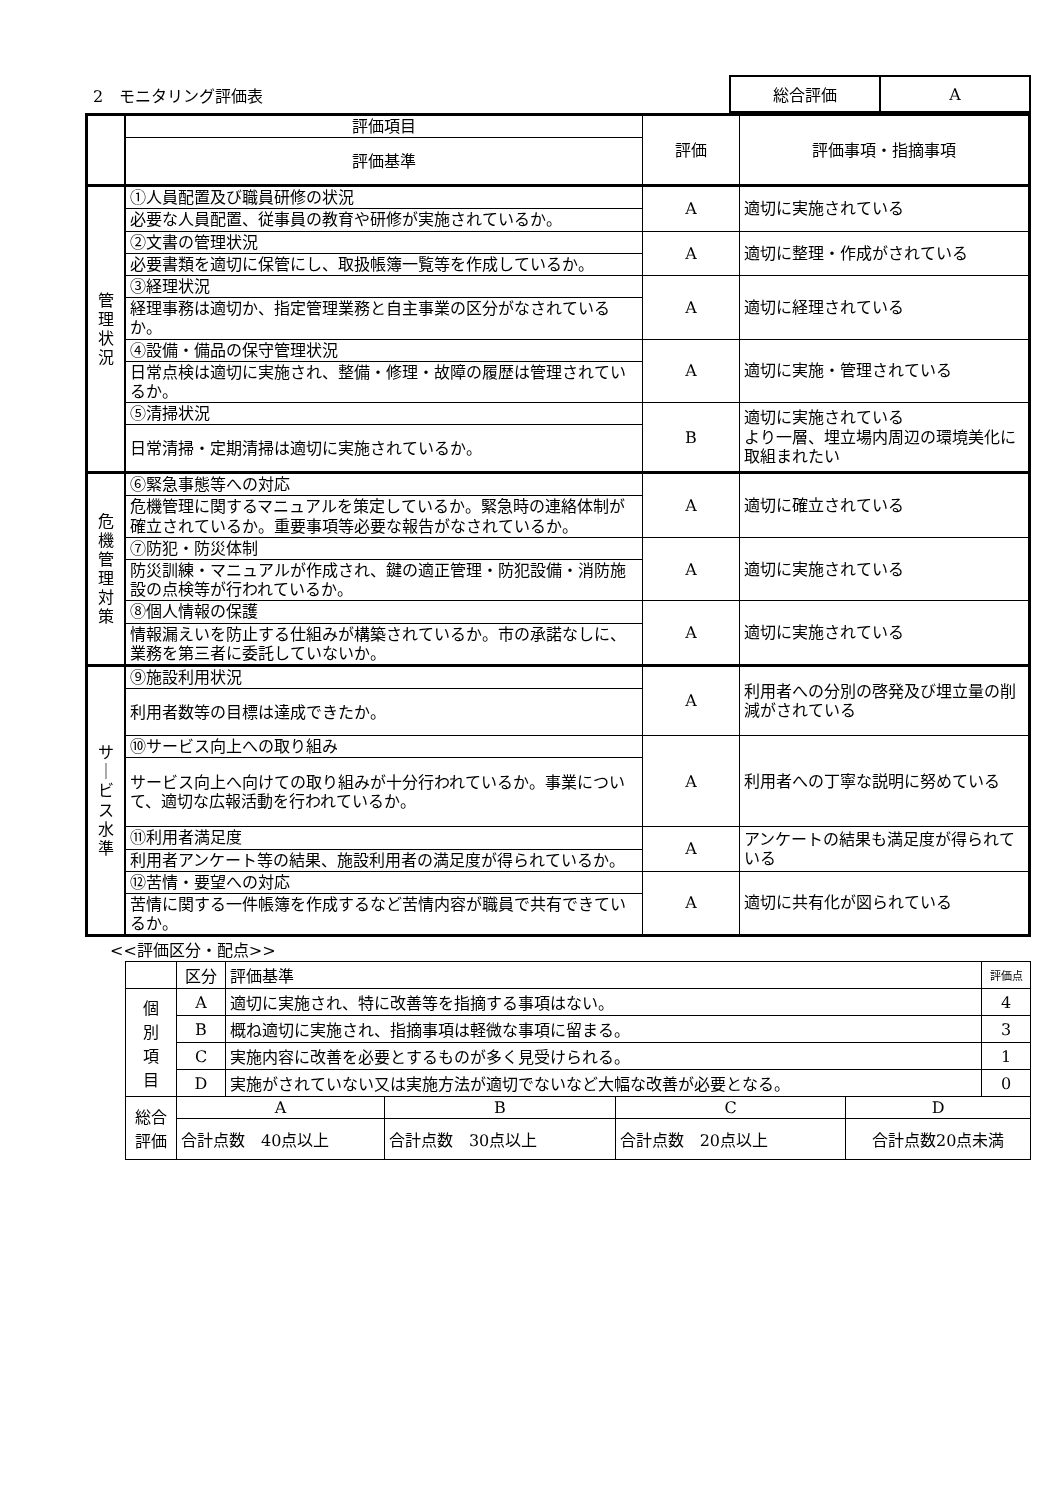2　モニタリング評価表
| 総合評価 | A |
| | 評価項目 | 評価 | 評価事項・指摘事項 |
| | 評価基準 | | |
| 管 理 状 況 | ①人員配置及び職員研修の状況 | A | 適切に実施されている |
| | 必要な人員配置、従事員の教育や研修が実施されているか。 | | |
| | ②文書の管理状況 | A | 適切に整理・作成がされている |
| | 必要書類を適切に保管にし、取扱帳簿一覧等を作成しているか。 | | |
| | ③経理状況 | A | 適切に経理されている |
| | 経理事務は適切か、指定管理業務と自主事業の区分がなされているか。 | | |
| | ④設備・備品の保守管理状況 | A | 適切に実施・管理されている |
| | 日常点検は適切に実施され、整備・修理・故障の履歴は管理されているか。 | | |
| | ⑤清掃状況 | B | 適切に実施されている より一層、埋立場内周辺の環境美化に取組まれたい |
| | 日常清掃・定期清掃は適切に実施されているか。 | | |
| 危 機 管 理 対 策 | ⑥緊急事態等への対応 | A | 適切に確立されている |
| | 危機管理に関するマニュアルを策定しているか。緊急時の連絡体制が確立されているか。重要事項等必要な報告がなされているか。 | | |
| | ⑦防犯・防災体制 | A | 適切に実施されている |
| | 防災訓練・マニュアルが作成され、鍵の適正管理・防犯設備・消防施設の点検等が行われているか。 | | |
| | ⑧個人情報の保護 | A | 適切に実施されている |
| | 情報漏えいを防止する仕組みが構築されているか。市の承諾なしに、業務を第三者に委託していないか。 | | |
| サ ｜ ビ ス 水 準 | ⑨施設利用状況 | A | 利用者への分別の啓発及び埋立量の削減がされている |
| | 利用者数等の目標は達成できたか。 | | |
| | ⑩サービス向上への取り組み | A | 利用者への丁寧な説明に努めている |
| | サービス向上へ向けての取り組みが十分行われているか。事業について、適切な広報活動を行われているか。 | | |
| | ⑪利用者満足度 | A | アンケートの結果も満足度が得られている |
| | 利用者アンケート等の結果、施設利用者の満足度が得られているか。 | | |
| | ⑫苦情・要望への対応 | A | 適切に共有化が図られている |
| | 苦情に関する一件帳簿を作成するなど苦情内容が職員で共有できているか。 | | |
<<評価区分・配点>>
| | 区分 | 評価基準 | | | | 評価点 |
| 個 別 項 目 | A | 適切に実施され、特に改善等を指摘する事項はない。 | | | | 4 |
| | B | 概ね適切に実施され、指摘事項は軽微な事項に留まる。 | | | | 3 |
| | C | 実施内容に改善を必要とするものが多く見受けられる。 | | | | 1 |
| | D | 実施がされていない又は実施方法が適切でないなど大幅な改善が必要となる。 | | | | 0 |
| 総合 評価 | A | | B | C | D | |
| | 合計点数 40点以上 | | 合計点数 30点以上 | 合計点数 20点以上 | 合計点数20点未満 | |